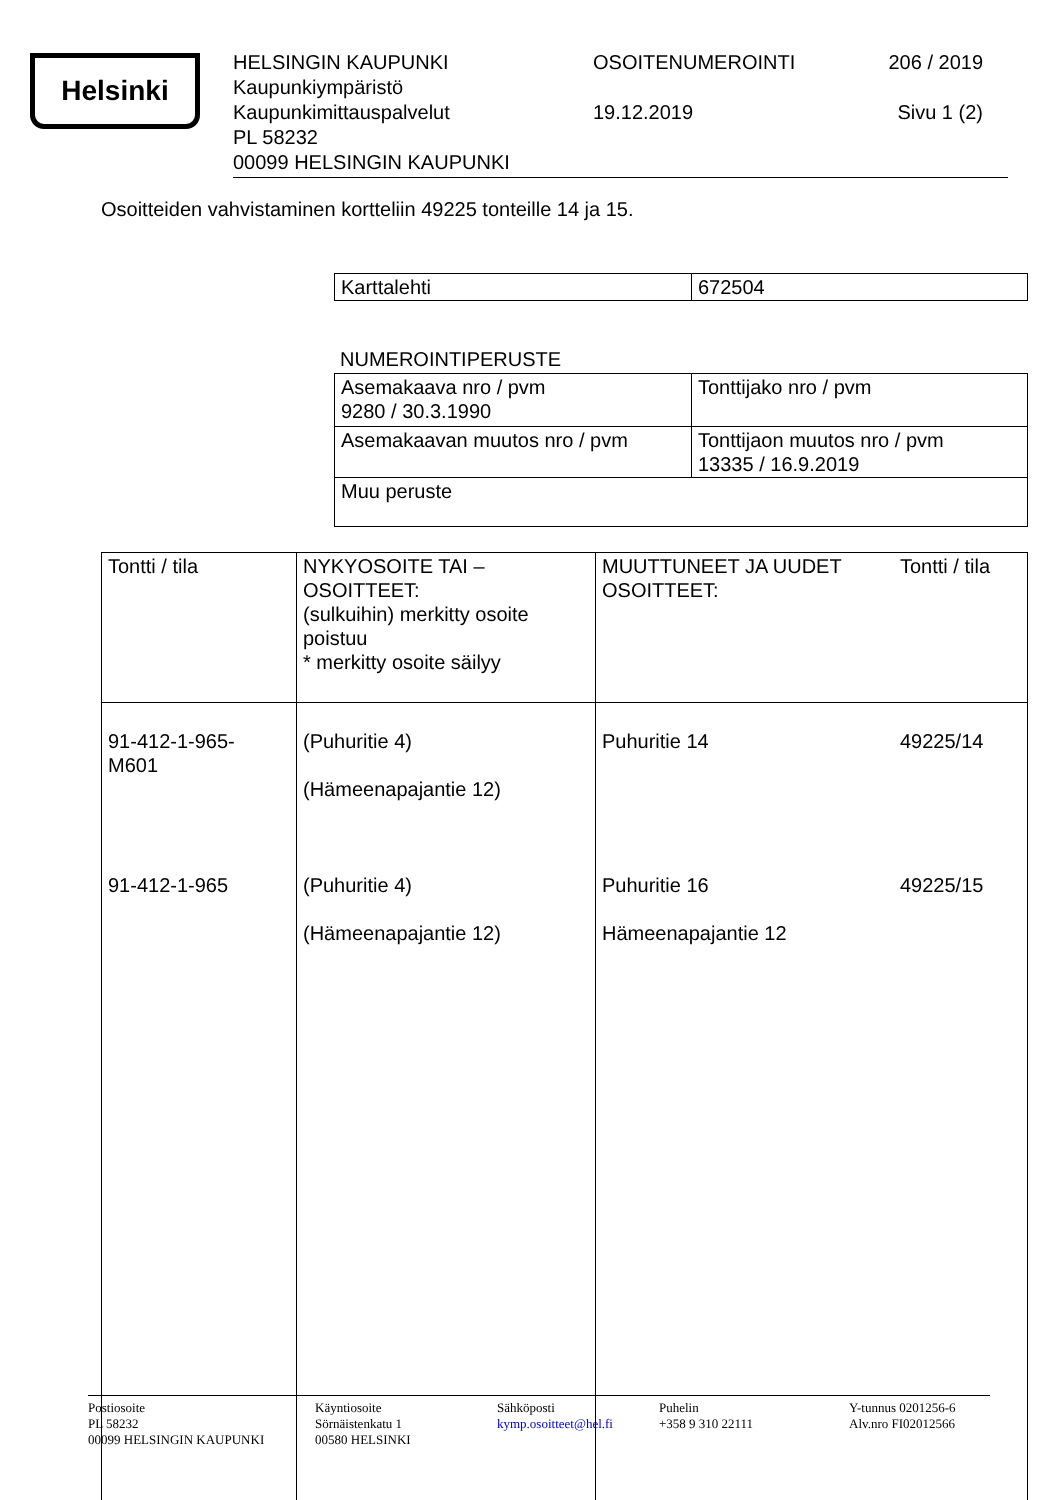Helsinki
HELSINGIN KAUPUNKI
Kaupunkiympäristö
Kaupunkimittauspalvelut
PL 58232
00099 HELSINGIN KAUPUNKI
OSOITENUMEROINTI
19.12.2019
206 / 2019
Sivu 1 (2)
Osoitteiden vahvistaminen kortteliin 49225 tonteille 14 ja 15.
| Karttalehti | 672504 |
NUMEROINTIPERUSTE
| Asemakaava nro / pvm 9280 / 30.3.1990 | Tonttijako nro / pvm |
| Asemakaavan muutos nro / pvm | Tonttijaon muutos nro / pvm 13335 / 16.9.2019 |
| Muu peruste | |
| Tontti / tila | NYKYOSOITE TAI – OSOITTEET: (sulkuihin) merkitty osoite poistuu * merkitty osoite säilyy | MUUTTUNEET JA UUDET OSOITTEET: | Tontti / tila |
| 91-412-1-965- M601 91-412-1-965 | (Puhuritie 4) (Hämeenapajantie 12) (Puhuritie 4) (Hämeenapajantie 12) | Puhuritie 14 Puhuritie 16 Hämeenapajantie 12 | 49225/14 49225/15 |
Postiosoite
PL 58232
00099 HELSINGIN KAUPUNKI
Käyntiosoite
Sörnäistenkatu 1
00580 HELSINKI
Sähköposti
kymp.osoitteet@hel.fi
Puhelin
+358 9 310 22111
Y-tunnus 0201256-6
Alv.nro FI02012566